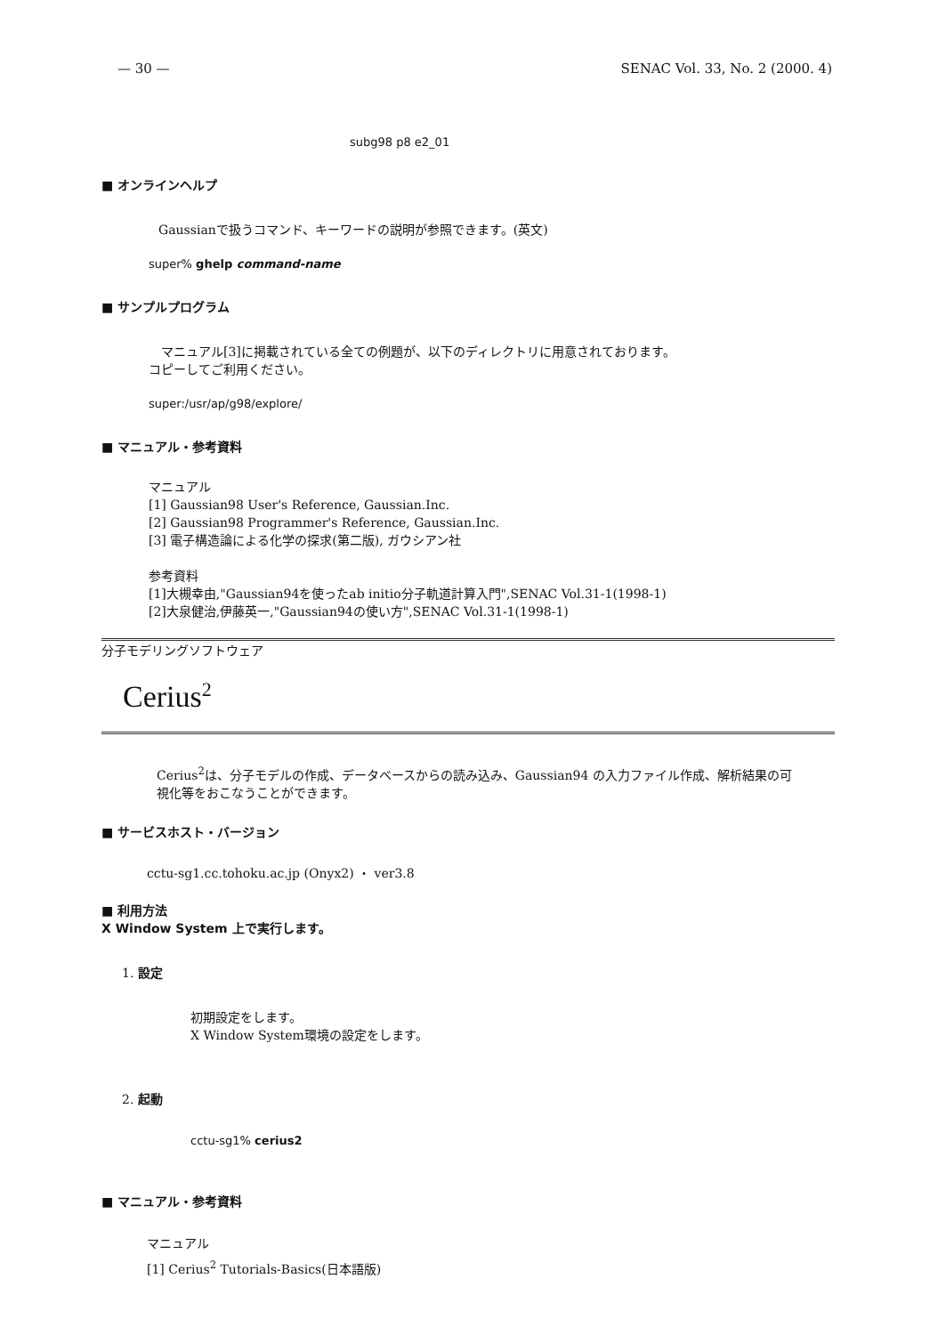— 30 — SENAC Vol. 33, No. 2 (2000. 4)
subg98 p8 e2_01
■ オンラインヘルプ
Gaussianで扱うコマンド、キーワードの説明が参照できます。(英文)
super% ghelp command-name
■ サンプルプログラム
　マニュアル[3]に掲載されている全ての例題が、以下のディレクトリに用意されております。
コピーしてご利用ください。
super:/usr/ap/g98/explore/
■ マニュアル・参考資料
マニュアル
[1] Gaussian98 User's Reference, Gaussian.Inc.
[2] Gaussian98 Programmer's Reference, Gaussian.Inc.
[3] 電子構造論による化学の探求(第二版), ガウシアン社
参考資料
[1]大槻幸由,"Gaussian94を使ったab initio分子軌道計算入門",SENAC Vol.31-1(1998-1)
[2]大泉健治,伊藤英一,"Gaussian94の使い方",SENAC Vol.31-1(1998-1)
分子モデリングソフトウェア
Cerius<sup>2</sup>
Cerius<sup>2</sup>は、分子モデルの作成、データベースからの読み込み、Gaussian94 の入力ファイル作成、解析結果の可視化等をおこなうことができます。
■ サービスホスト・バージョン
cctu-sg1.cc.tohoku.ac.jp (Onyx2) ・ ver3.8
■ 利用方法
X Window System 上で実行します。
1. 設定
初期設定をします。
X Window System環境の設定をします。
2. 起動
cctu-sg1% cerius2
■ マニュアル・参考資料
マニュアル
[1] Cerius<sup>2</sup> Tutorials-Basics(日本語版)